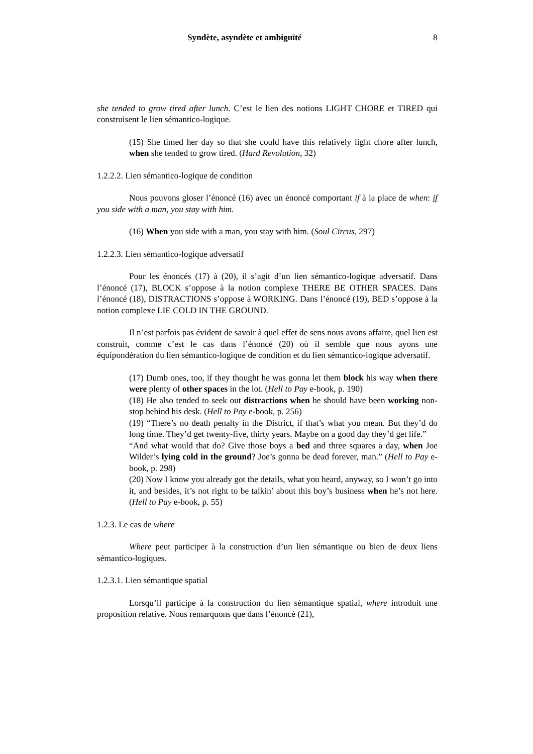Syndète, asyndète et ambiguïté 8
she tended to grow tired after lunch. C’est le lien des notions LIGHT CHORE et TIRED qui construisent le lien sémantico-logique.
(15) She timed her day so that she could have this relatively light chore after lunch, when she tended to grow tired. (Hard Revolution, 32)
1.2.2.2. Lien sémantico-logique de condition
Nous pouvons gloser l’énoncé (16) avec un énoncé comportant if à la place de when: if you side with a man, you stay with him.
(16) When you side with a man, you stay with him. (Soul Circus, 297)
1.2.2.3. Lien sémantico-logique adversatif
Pour les énoncés (17) à (20), il s’agit d’un lien sémantico-logique adversatif. Dans l’énoncé (17), BLOCK s’oppose à la notion complexe THERE BE OTHER SPACES. Dans l’énoncé (18), DISTRACTIONS s’oppose à WORKING. Dans l’énoncé (19), BED s’oppose à la notion complexe LIE COLD IN THE GROUND.
Il n’est parfois pas évident de savoir à quel effet de sens nous avons affaire, quel lien est construit, comme c’est le cas dans l’énoncé (20) où il semble que nous ayons une équipondération du lien sémantico-logique de condition et du lien sémantico-logique adversatif.
(17) Dumb ones, too, if they thought he was gonna let them block his way when there were plenty of other spaces in the lot. (Hell to Pay e-book, p. 190)
(18) He also tended to seek out distractions when he should have been working non-stop behind his desk. (Hell to Pay e-book, p. 256)
(19) “There’s no death penalty in the District, if that’s what you mean. But they’d do long time. They’d get twenty-five, thirty years. Maybe on a good day they’d get life.”
“And what would that do? Give those boys a bed and three squares a day, when Joe Wilder’s lying cold in the ground? Joe’s gonna be dead forever, man.” (Hell to Pay e-book, p. 298)
(20) Now I know you already got the details, what you heard, anyway, so I won’t go into it, and besides, it’s not right to be talkin’ about this boy’s business when he’s not here. (Hell to Pay e-book, p. 55)
1.2.3. Le cas de where
Where peut participer à la construction d’un lien sémantique ou bien de deux liens sémantico-logiques.
1.2.3.1. Lien sémantique spatial
Lorsqu’il participe à la construction du lien sémantique spatial, where introduit une proposition relative. Nous remarquons que dans l’énoncé (21),